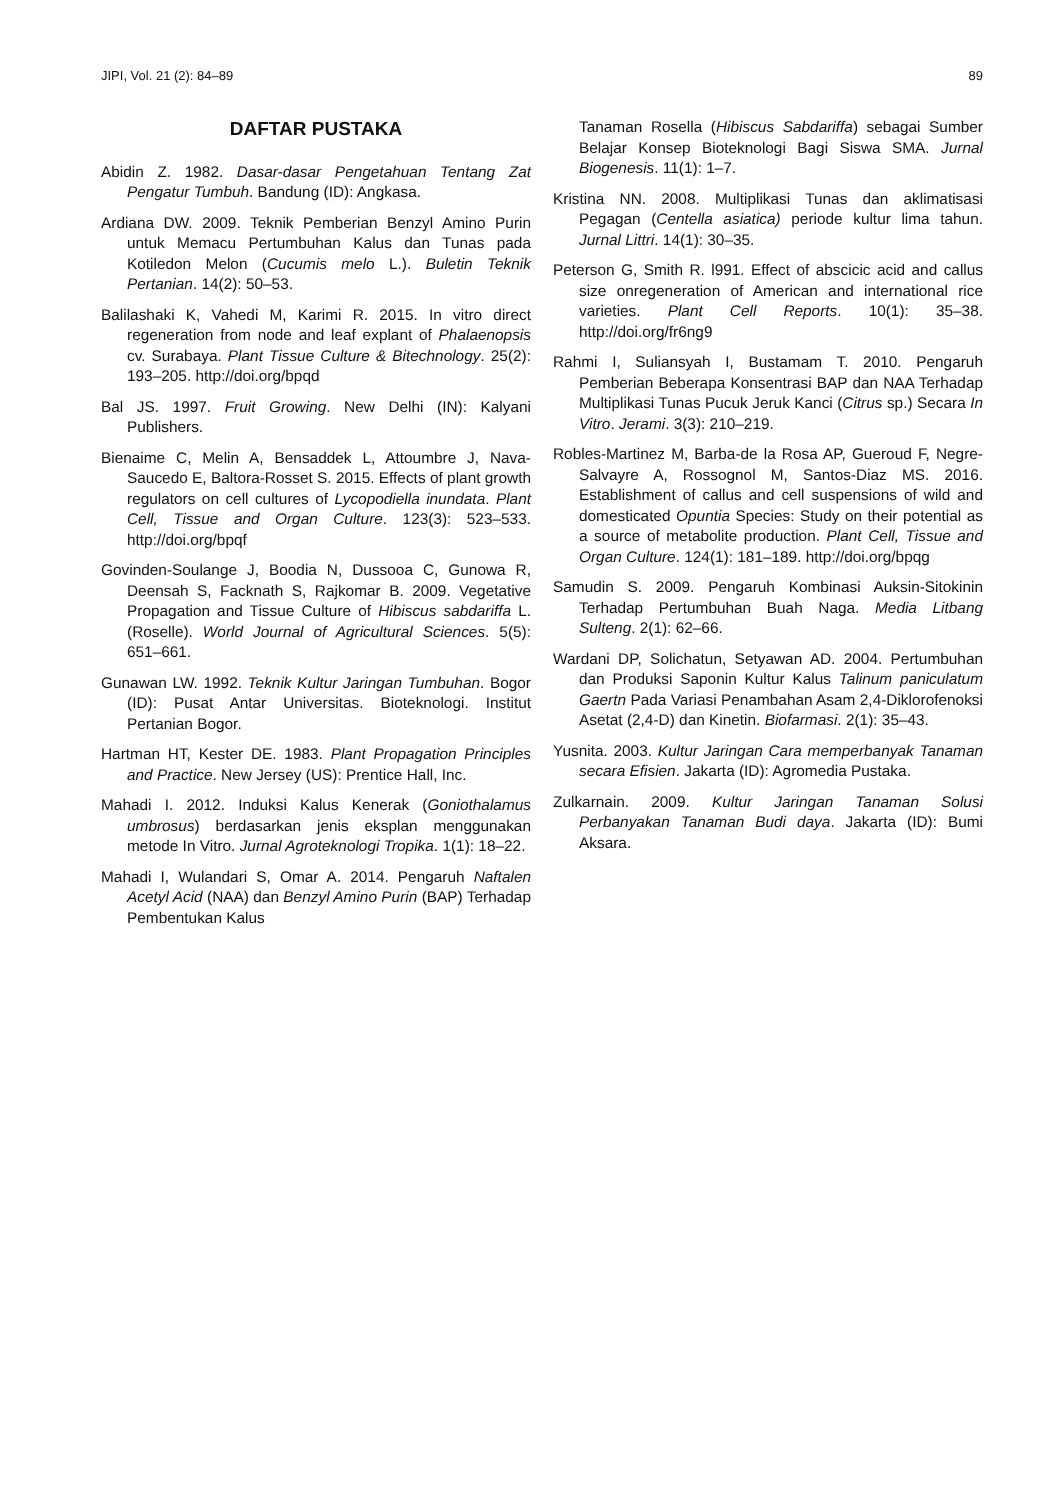JIPI, Vol. 21 (2): 84–89 89
DAFTAR PUSTAKA
Abidin Z. 1982. Dasar-dasar Pengetahuan Tentang Zat Pengatur Tumbuh. Bandung (ID): Angkasa.
Ardiana DW. 2009. Teknik Pemberian Benzyl Amino Purin untuk Memacu Pertumbuhan Kalus dan Tunas pada Kotiledon Melon (Cucumis melo L.). Buletin Teknik Pertanian. 14(2): 50–53.
Balilashaki K, Vahedi M, Karimi R. 2015. In vitro direct regeneration from node and leaf explant of Phalaenopsis cv. Surabaya. Plant Tissue Culture & Bitechnology. 25(2): 193–205. http://doi.org/bpqd
Bal JS. 1997. Fruit Growing. New Delhi (IN): Kalyani Publishers.
Bienaime C, Melin A, Bensaddek L, Attoumbre J, Nava-Saucedo E, Baltora-Rosset S. 2015. Effects of plant growth regulators on cell cultures of Lycopodiella inundata. Plant Cell, Tissue and Organ Culture. 123(3): 523–533. http://doi.org/bpqf
Govinden-Soulange J, Boodia N, Dussooa C, Gunowa R, Deensah S, Facknath S, Rajkomar B. 2009. Vegetative Propagation and Tissue Culture of Hibiscus sabdariffa L. (Roselle). World Journal of Agricultural Sciences. 5(5): 651–661.
Gunawan LW. 1992. Teknik Kultur Jaringan Tumbuhan. Bogor (ID): Pusat Antar Universitas. Bioteknologi. Institut Pertanian Bogor.
Hartman HT, Kester DE. 1983. Plant Propagation Principles and Practice. New Jersey (US): Prentice Hall, Inc.
Mahadi I. 2012. Induksi Kalus Kenerak (Goniothalamus umbrosus) berdasarkan jenis eksplan menggunakan metode In Vitro. Jurnal Agroteknologi Tropika. 1(1): 18–22.
Mahadi I, Wulandari S, Omar A. 2014. Pengaruh Naftalen Acetyl Acid (NAA) dan Benzyl Amino Purin (BAP) Terhadap Pembentukan Kalus
Tanaman Rosella (Hibiscus Sabdariffa) sebagai Sumber Belajar Konsep Bioteknologi Bagi Siswa SMA. Jurnal Biogenesis. 11(1): 1–7.
Kristina NN. 2008. Multiplikasi Tunas dan aklimatisasi Pegagan (Centella asiatica) periode kultur lima tahun. Jurnal Littri. 14(1): 30–35.
Peterson G, Smith R. l991. Effect of abscicic acid and callus size onregeneration of American and international rice varieties. Plant Cell Reports. 10(1): 35–38. http://doi.org/fr6ng9
Rahmi I, Suliansyah I, Bustamam T. 2010. Pengaruh Pemberian Beberapa Konsentrasi BAP dan NAA Terhadap Multiplikasi Tunas Pucuk Jeruk Kanci (Citrus sp.) Secara In Vitro. Jerami. 3(3): 210–219.
Robles-Martinez M, Barba-de la Rosa AP, Gueroud F, Negre-Salvayre A, Rossognol M, Santos-Diaz MS. 2016. Establishment of callus and cell suspensions of wild and domesticated Opuntia Species: Study on their potential as a source of metabolite production. Plant Cell, Tissue and Organ Culture. 124(1): 181–189. http://doi.org/bpqg
Samudin S. 2009. Pengaruh Kombinasi Auksin-Sitokinin Terhadap Pertumbuhan Buah Naga. Media Litbang Sulteng. 2(1): 62–66.
Wardani DP, Solichatun, Setyawan AD. 2004. Pertumbuhan dan Produksi Saponin Kultur Kalus Talinum paniculatum Gaertn Pada Variasi Penambahan Asam 2,4-Diklorofenoksi Asetat (2,4-D) dan Kinetin. Biofarmasi. 2(1): 35–43.
Yusnita. 2003. Kultur Jaringan Cara memperbanyak Tanaman secara Efisien. Jakarta (ID): Agromedia Pustaka.
Zulkarnain. 2009. Kultur Jaringan Tanaman Solusi Perbanyakan Tanaman Budi daya. Jakarta (ID): Bumi Aksara.